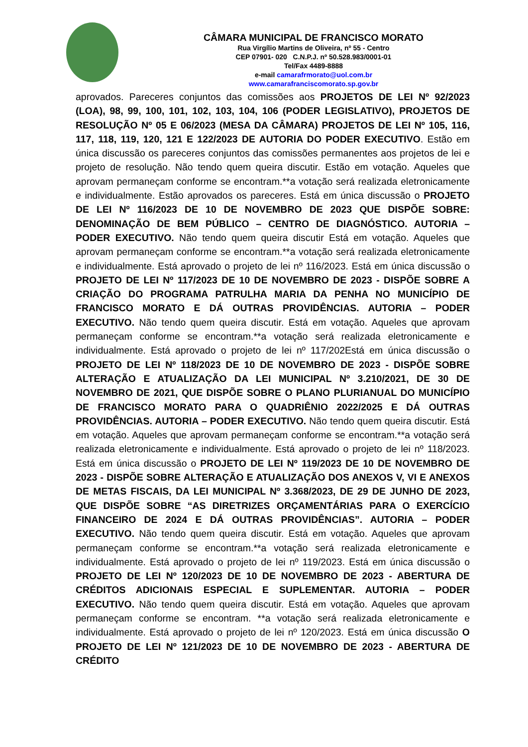CÂMARA MUNICIPAL DE FRANCISCO MORATO
Rua Virgílio Martins de Oliveira, nº 55 - Centro
CEP 07901- 020 C.N.P.J. nº 50.528.983/0001-01
Tel/Fax 4489-8888
e-mail camarafrmorato@uol.com.br
www.camarafranciscomorato.sp.gov.br
aprovados. Pareceres conjuntos das comissões aos PROJETOS DE LEI Nº 92/2023 (LOA), 98, 99, 100, 101, 102, 103, 104, 106 (PODER LEGISLATIVO), PROJETOS DE RESOLUÇÃO Nº 05 E 06/2023 (MESA DA CÂMARA) PROJETOS DE LEI Nº 105, 116, 117, 118, 119, 120, 121 E 122/2023 DE AUTORIA DO PODER EXECUTIVO. Estão em única discussão os pareceres conjuntos das comissões permanentes aos projetos de lei e projeto de resolução. Não tendo quem queira discutir. Estão em votação. Aqueles que aprovam permaneçam conforme se encontram.**a votação será realizada eletronicamente e individualmente. Estão aprovados os pareceres. Está em única discussão o PROJETO DE LEI Nº 116/2023 DE 10 DE NOVEMBRO DE 2023 QUE DISPÕE SOBRE: DENOMINAÇÃO DE BEM PÚBLICO – CENTRO DE DIAGNÓSTICO. AUTORIA – PODER EXECUTIVO. Não tendo quem queira discutir Está em votação. Aqueles que aprovam permaneçam conforme se encontram.**a votação será realizada eletronicamente e individualmente. Está aprovado o projeto de lei nº 116/2023. Está em única discussão o PROJETO DE LEI Nº 117/2023 DE 10 DE NOVEMBRO DE 2023 - DISPÕE SOBRE A CRIAÇÃO DO PROGRAMA PATRULHA MARIA DA PENHA NO MUNICÍPIO DE FRANCISCO MORATO E DÁ OUTRAS PROVIDÊNCIAS. AUTORIA – PODER EXECUTIVO. Não tendo quem queira discutir. Está em votação. Aqueles que aprovam permaneçam conforme se encontram.**a votação será realizada eletronicamente e individualmente. Está aprovado o projeto de lei nº 117/202Está em única discussão o PROJETO DE LEI Nº 118/2023 DE 10 DE NOVEMBRO DE 2023 - DISPÕE SOBRE ALTERAÇÃO E ATUALIZAÇÃO DA LEI MUNICIPAL Nº 3.210/2021, DE 30 DE NOVEMBRO DE 2021, QUE DISPÕE SOBRE O PLANO PLURIANUAL DO MUNICÍPIO DE FRANCISCO MORATO PARA O QUADRIÊNIO 2022/2025 E DÁ OUTRAS PROVIDÊNCIAS. AUTORIA – PODER EXECUTIVO. Não tendo quem queira discutir. Está em votação. Aqueles que aprovam permaneçam conforme se encontram.**a votação será realizada eletronicamente e individualmente. Está aprovado o projeto de lei nº 118/2023. Está em única discussão o PROJETO DE LEI Nº 119/2023 DE 10 DE NOVEMBRO DE 2023 - DISPÕE SOBRE ALTERAÇÃO E ATUALIZAÇÃO DOS ANEXOS V, VI E ANEXOS DE METAS FISCAIS, DA LEI MUNICIPAL Nº 3.368/2023, DE 29 DE JUNHO DE 2023, QUE DISPÕE SOBRE “AS DIRETRIZES ORÇAMENTÁRIAS PARA O EXERCÍCIO FINANCEIRO DE 2024 E DÁ OUTRAS PROVIDÊNCIAS”. AUTORIA – PODER EXECUTIVO. Não tendo quem queira discutir. Está em votação. Aqueles que aprovam permaneçam conforme se encontram.**a votação será realizada eletronicamente e individualmente. Está aprovado o projeto de lei nº 119/2023. Está em única discussão o PROJETO DE LEI Nº 120/2023 DE 10 DE NOVEMBRO DE 2023 - ABERTURA DE CRÉDITOS ADICIONAIS ESPECIAL E SUPLEMENTAR. AUTORIA – PODER EXECUTIVO. Não tendo quem queira discutir. Está em votação. Aqueles que aprovam permaneçam conforme se encontram. **a votação será realizada eletronicamente e individualmente. Está aprovado o projeto de lei nº 120/2023. Está em única discussão O PROJETO DE LEI Nº 121/2023 DE 10 DE NOVEMBRO DE 2023 - ABERTURA DE CRÉDITO